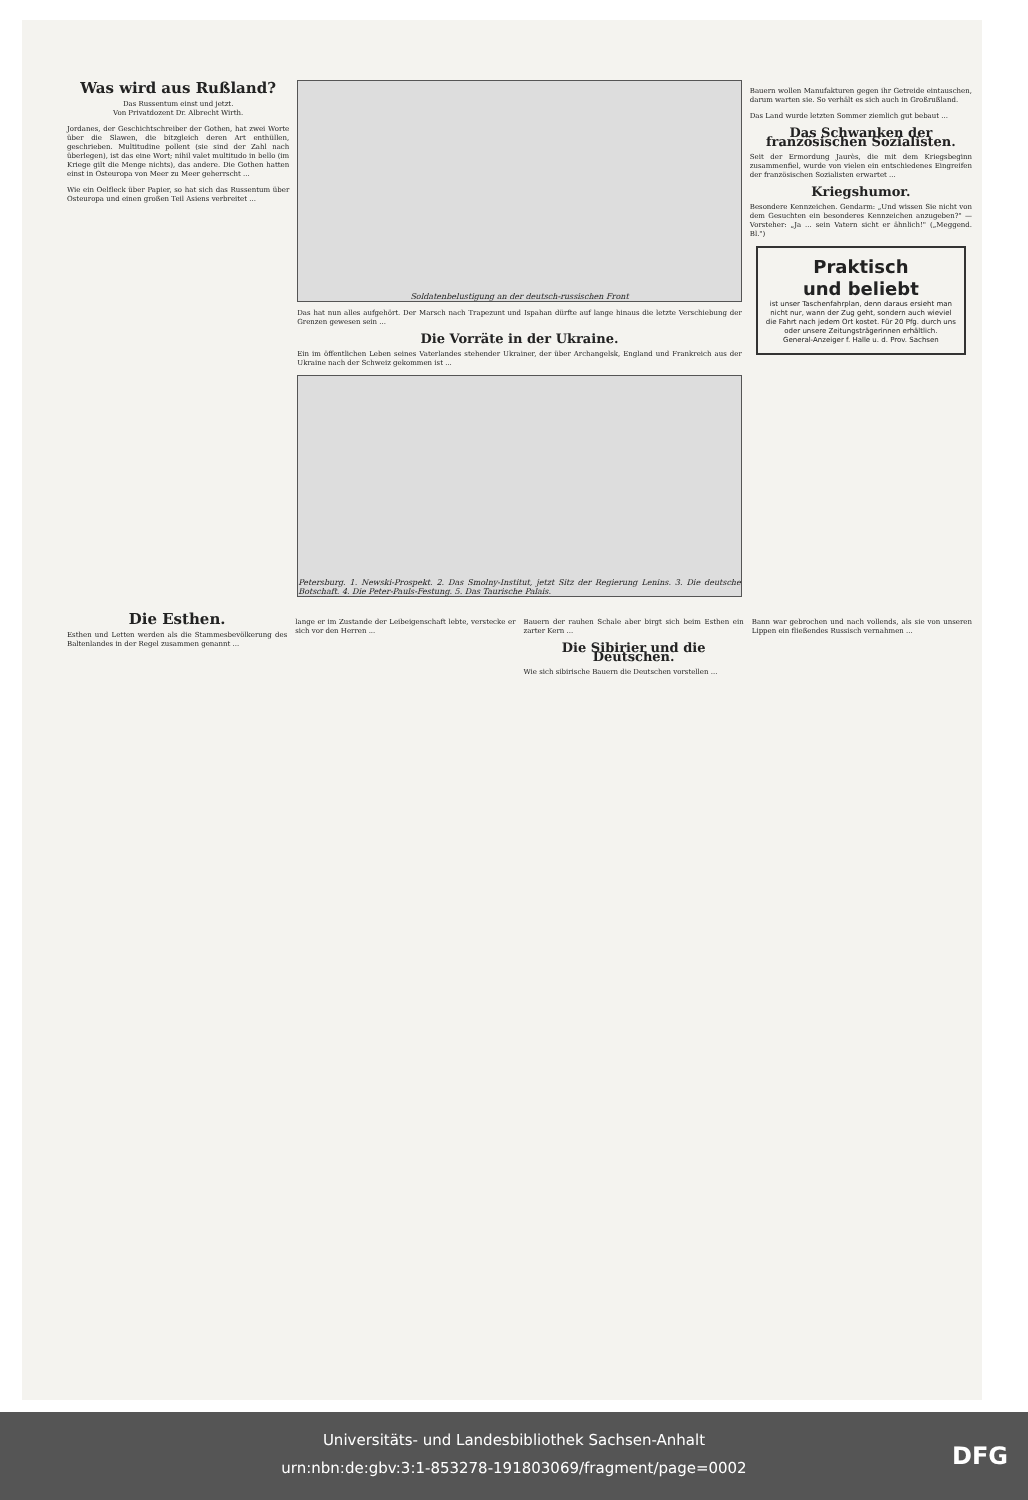Was wird aus Rußland?
Das Russentum einst und jetzt.
Von Privatdozent Dr. Albrecht Wirth.
Jordanes, der Geschichtschreiber der Gothen, hat zwei Worte über die Slawen, die bitzgleich deren Art enthüllen, geschrieben. Multitudine pollent (sie sind der Zahl nach überlegen), ist das eine Wort; nihil valet multitudo in bello (im Kriege gilt die Menge nichts), das andere. Die Gothen hatten einst in Osteuropa von Meer zu Meer geherrscht ...
Wie ein Oelfleck über Papier, so hat sich das Russentum über Osteuropa und einen großen Teil Asiens verbreitet ...
Soldatenbelustigung an der deutsch-russischen Front
Das hat nun alles aufgehört. Der Marsch nach Trapezunt und Ispahan dürfte auf lange hinaus die letzte Verschiebung der Grenzen gewesen sein ...
Die Vorräte in der Ukraine.
Ein im öffentlichen Leben seines Vaterlandes stehender Ukrainer, der über Archangelsk, England und Frankreich aus der Ukraine nach der Schweiz gekommen ist ...
Petersburg. 1. Newski-Prospekt. 2. Das Smolny-Institut, jetzt Sitz der Regierung Lenins. 3. Die deutsche Botschaft. 4. Die Peter-Pauls-Festung. 5. Das Taurische Palais.
Bauern wollen Manufakturen gegen ihr Getreide eintauschen, darum warten sie. So verhält es sich auch in Großrußland.
Das Land wurde letzten Sommer ziemlich gut bebaut ...
Das Schwanken der französischen Sozialisten.
Seit der Ermordung Jaurès, die mit dem Kriegsbeginn zusammenfiel, wurde von vielen ein entschiedenes Eingreifen der französischen Sozialisten erwartet ...
Kriegshumor.
Besondere Kennzeichen. Gendarm: „Und wissen Sie nicht von dem Gesuchten ein besonderes Kennzeichen anzugeben?" — Vorsteher: „Ja ... sein Vatern sicht er ähnlich!" („Meggend. Bl.")
Praktisch
und beliebt
ist unser Taschenfahrplan, denn daraus ersieht man nicht nur, wann der Zug geht, sondern auch wieviel die Fahrt nach jedem Ort kostet. Für 20 Pfg. durch uns oder unsere Zeitungsträgerinnen erhältlich.
General-Anzeiger f. Halle u. d. Prov. Sachsen
Die Esthen.
Esthen und Letten werden als die Stammesbevölkerung des Baltenlandes in der Regel zusammen genannt ...
lange er im Zustande der Leibeigenschaft lebte, verstecke er sich vor den Herren ...
Bauern der rauhen Schale aber birgt sich beim Esthen ein zarter Kern ...
Die Sibirier und die Deutschen.
Wie sich sibirische Bauern die Deutschen vorstellen ...
Bann war gebrochen und nach vollends, als sie von unseren Lippen ein fließendes Russisch vernahmen ...
Universitäts- und Landesbibliothek Sachsen-Anhalt
urn:nbn:de:gbv:3:1-853278-191803069/fragment/page=0002
DFG